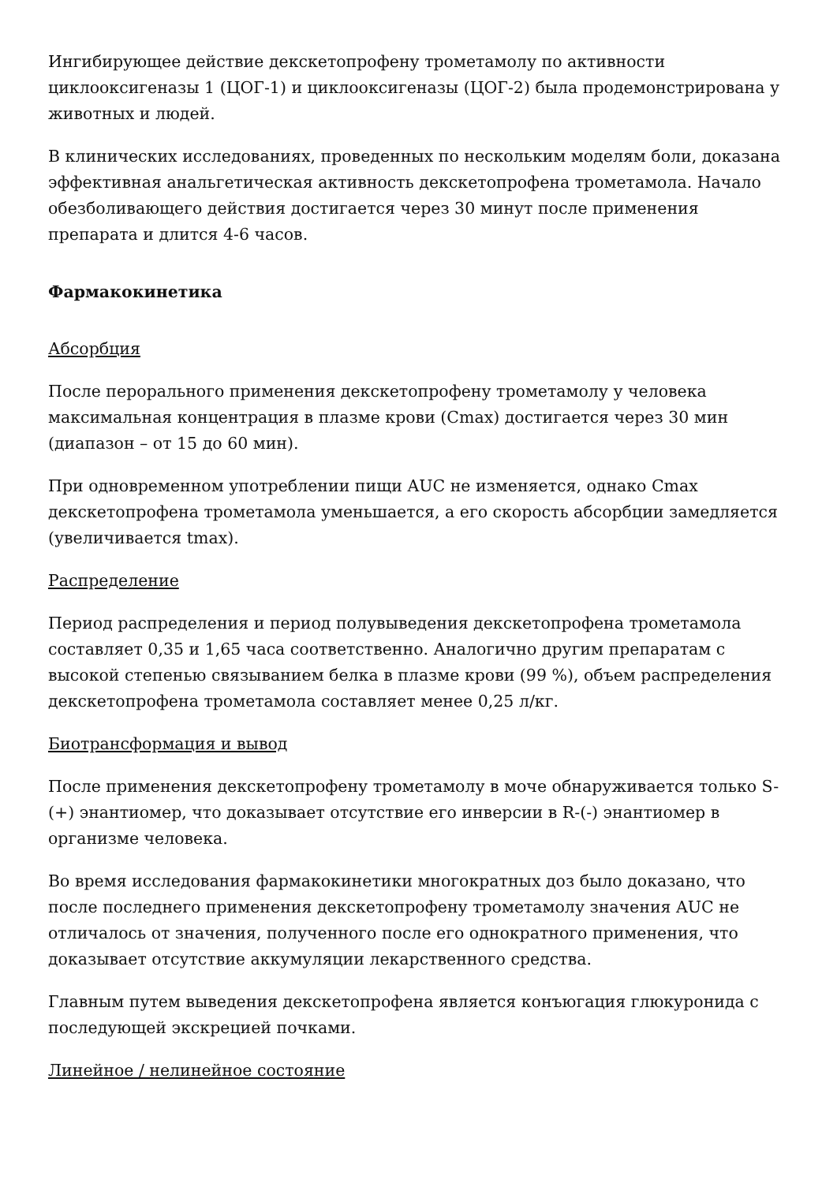Ингибирующее действие декскетопрофену трометамолу по активности циклооксигеназы 1 (ЦОГ-1) и циклооксигеназы (ЦОГ-2) была продемонстрирована у животных и людей.
В клинических исследованиях, проведенных по нескольким моделям боли, доказана эффективная анальгетическая активность декскетопрофена трометамола. Начало обезболивающего действия достигается через 30 минут после применения препарата и длится 4-6 часов.
Фармакокинетика
Абсорбция
После перорального применения декскетопрофену трометамолу у человека максимальная концентрация в плазме крови (Cmax) достигается через 30 мин (диапазон – от 15 до 60 мин).
При одновременном употреблении пищи AUC не изменяется, однако Cmax декскетопрофена трометамола уменьшается, а его скорость абсорбции замедляется (увеличивается tmax).
Распределение
Период распределения и период полувыведения декскетопрофена трометамола составляет 0,35 и 1,65 часа соответственно. Аналогично другим препаратам с высокой степенью связыванием белка в плазме крови (99 %), объем распределения декскетопрофена трометамола составляет менее 0,25 л/кг.
Биотрансформация и вывод
После применения декскетопрофену трометамолу в моче обнаруживается только S-(+) энантиомер, что доказывает отсутствие его инверсии в R-(-) энантиомер в организме человека.
Во время исследования фармакокинетики многократных доз было доказано, что после последнего применения декскетопрофену трометамолу значения AUC не отличалось от значения, полученного после его однократного применения, что доказывает отсутствие аккумуляции лекарственного средства.
Главным путем выведения декскетопрофена является конъюгация глюкуронида с последующей экскрецией почками.
Линейное / нелинейное состояние